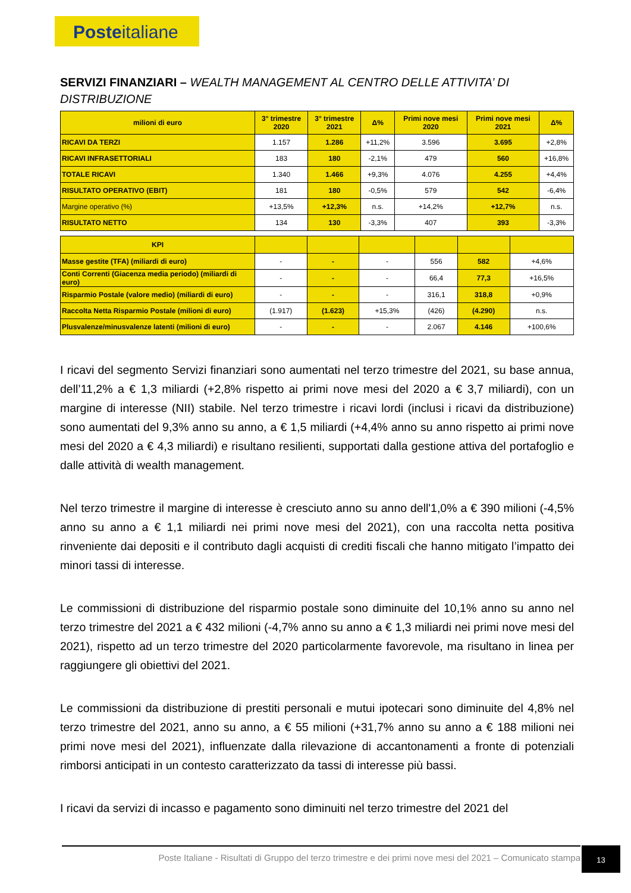Posteitaliane
SERVIZI FINANZIARI – WEALTH MANAGEMENT AL CENTRO DELLE ATTIVITA’ DI DISTRIBUZIONE
| milioni di euro | 3° trimestre 2020 | 3° trimestre 2021 | Δ% | Primi nove mesi 2020 | Primi nove mesi 2021 | Δ% |
| --- | --- | --- | --- | --- | --- | --- |
| RICAVI DA TERZI | 1.157 | 1.286 | +11,2% | 3.596 | 3.695 | +2,8% |
| RICAVI INFRASETTORIALI | 183 | 180 | -2,1% | 479 | 560 | +16,8% |
| TOTALE RICAVI | 1.340 | 1.466 | +9,3% | 4.076 | 4.255 | +4,4% |
| RISULTATO OPERATIVO (EBIT) | 181 | 180 | -0,5% | 579 | 542 | -6,4% |
| Margine operativo (%) | +13,5% | +12,3% | n.s. | +14,2% | +12,7% | n.s. |
| RISULTATO NETTO | 134 | 130 | -3,3% | 407 | 393 | -3,3% |
| KPI | | | | | | |
| --- | --- | --- | --- | --- | --- | --- |
| Masse gestite (TFA) (miliardi di euro) | - | - | - | 556 | 582 | +4,6% |
| Conti Correnti (Giacenza media periodo) (miliardi di euro) | - | - | - | 66,4 | 77,3 | +16,5% |
| Risparmio Postale (valore medio) (miliardi di euro) | - | - | - | 316,1 | 318,8 | +0,9% |
| Raccolta Netta Risparmio Postale (milioni di euro) | (1.917) | (1.623) | +15,3% | (426) | (4.290) | n.s. |
| Plusvalenze/minusvalenze latenti (milioni di euro) | - | - | - | 2.067 | 4.146 | +100,6% |
I ricavi del segmento Servizi finanziari sono aumentati nel terzo trimestre del 2021, su base annua, dell’11,2% a € 1,3 miliardi (+2,8% rispetto ai primi nove mesi del 2020 a € 3,7 miliardi), con un margine di interesse (NII) stabile. Nel terzo trimestre i ricavi lordi (inclusi i ricavi da distribuzione) sono aumentati del 9,3% anno su anno, a € 1,5 miliardi (+4,4% anno su anno rispetto ai primi nove mesi del 2020 a € 4,3 miliardi) e risultano resilienti, supportati dalla gestione attiva del portafoglio e dalle attività di wealth management.
Nel terzo trimestre il margine di interesse è cresciuto anno su anno dell'1,0% a € 390 milioni (-4,5% anno su anno a € 1,1 miliardi nei primi nove mesi del 2021), con una raccolta netta positiva rinveniente dai depositi e il contributo dagli acquisti di crediti fiscali che hanno mitigato l’impatto dei minori tassi di interesse.
Le commissioni di distribuzione del risparmio postale sono diminuite del 10,1% anno su anno nel terzo trimestre del 2021 a € 432 milioni (-4,7% anno su anno a € 1,3 miliardi nei primi nove mesi del 2021), rispetto ad un terzo trimestre del 2020 particolarmente favorevole, ma risultano in linea per raggiungere gli obiettivi del 2021.
Le commissioni da distribuzione di prestiti personali e mutui ipotecari sono diminuite del 4,8% nel terzo trimestre del 2021, anno su anno, a € 55 milioni (+31,7% anno su anno a € 188 milioni nei primi nove mesi del 2021), influenzate dalla rilevazione di accantonamenti a fronte di potenziali rimborsi anticipati in un contesto caratterizzato da tassi di interesse più bassi.
I ricavi da servizi di incasso e pagamento sono diminuiti nel terzo trimestre del 2021 del
Poste Italiane - Risultati di Gruppo del terzo trimestre e dei primi nove mesi del 2021 – Comunicato stampa
13